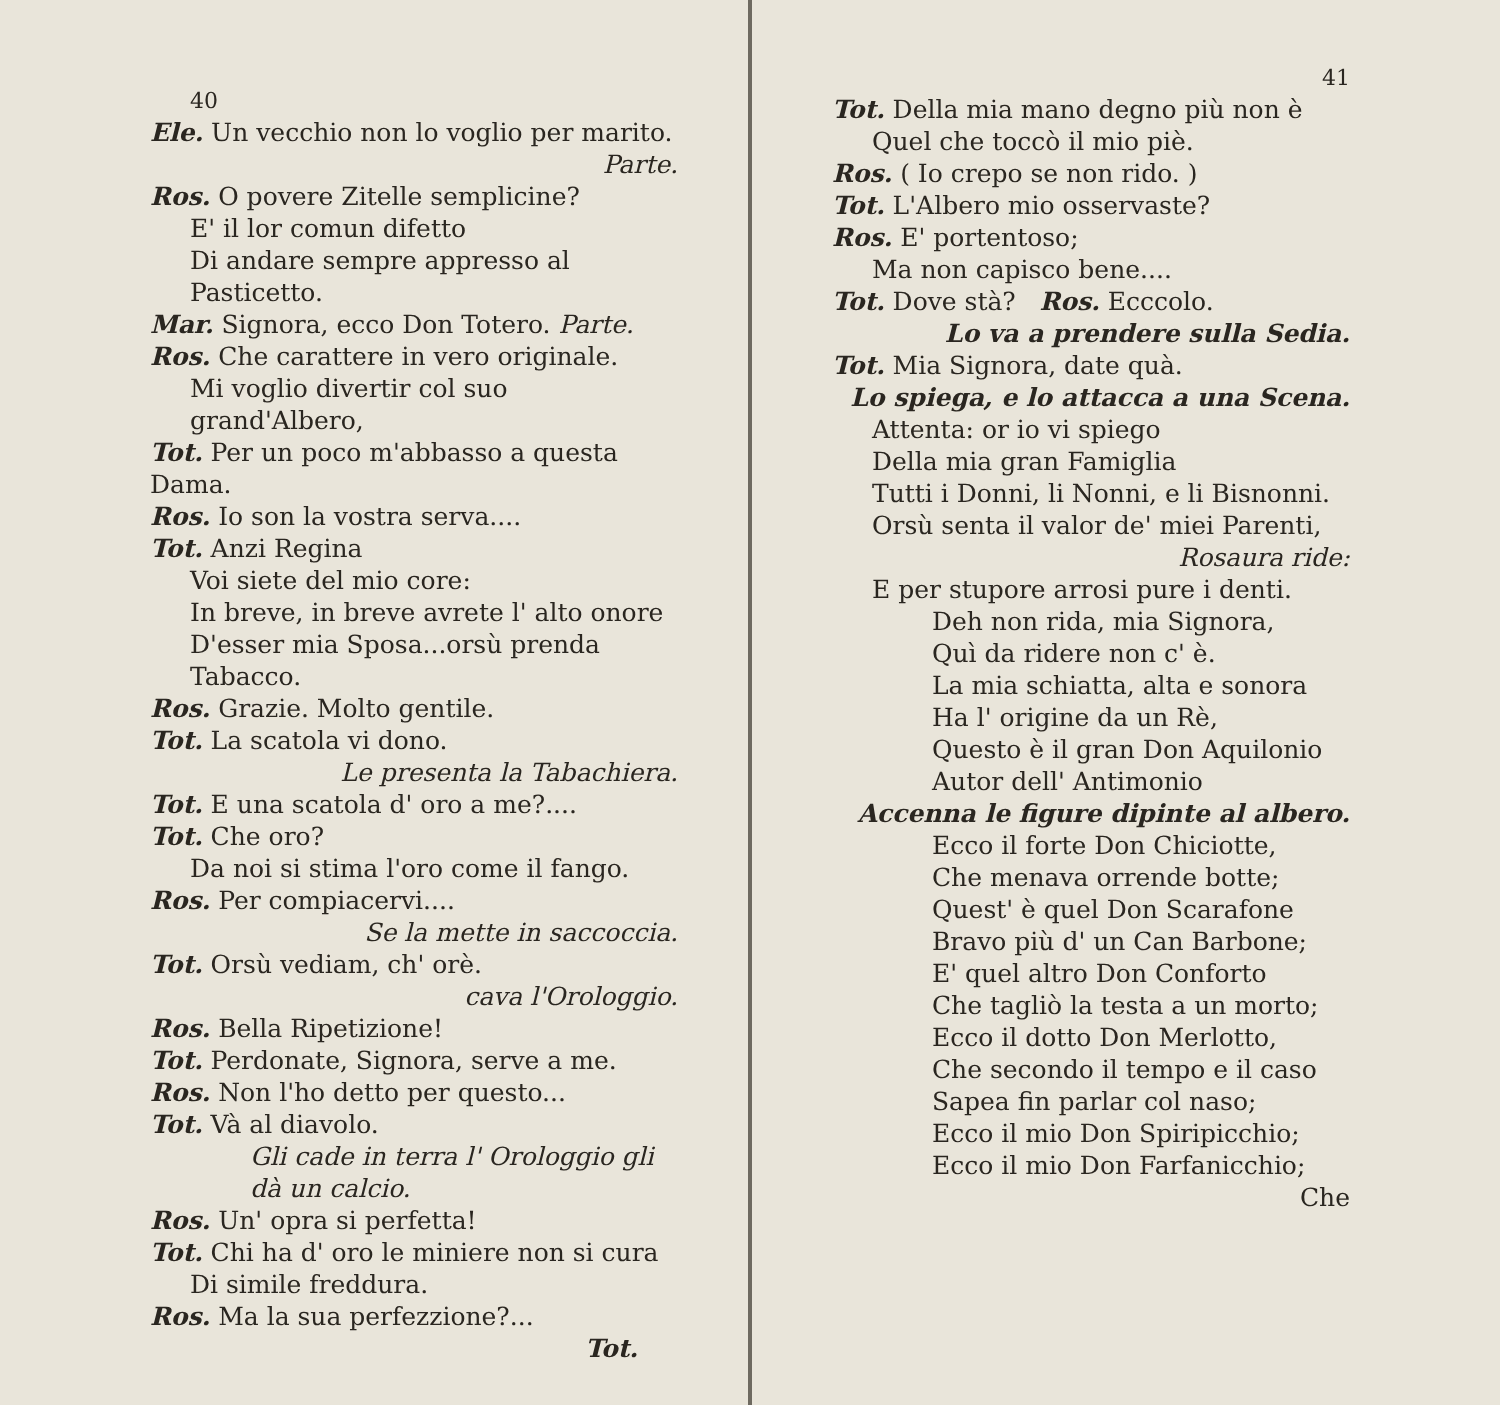40
Ele. Un vecchio non lo voglio per marito.
Parte.
Ros. O povere Zitelle semplicine?
E' il lor comun difetto
Di andare sempre appresso al Pasticetto.
Mar. Signora, ecco Don Totero. Parte.
Ros. Che carattere in vero originale.
Mi voglio divertir col suo grand'Albero,
Tot. Per un poco m'abbasso a questa Dama.
Ros. Io son la vostra serva....
Tot. Anzi Regina
Voi siete del mio core:
In breve, in breve avrete l' alto onore
D'esser mia Sposa...orsù prenda Tabacco.
Ros. Grazie. Molto gentile.
Tot. La scatola vi dono.
Le presenta la Tabachiera.
Tot. E una scatola d' oro a me?....
Tot. Che oro?
Da noi si stima l'oro come il fango.
Ros. Per compiacervi....
Se la mette in saccoccia.
Tot. Orsù vediam, ch' orè.
cava l'Orologgio.
Ros. Bella Ripetizione!
Tot. Perdonate, Signora, serve a me.
Ros. Non l'ho detto per questo...
Tot. Và al diavolo.
Gli cade in terra l' Orologgio gli dà un calcio.
Ros. Un' opra si perfetta!
Tot. Chi ha d' oro le miniere non si cura
Di simile freddura.
Ros. Ma la sua perfezzione?...
Tot.
41
Tot. Della mia mano degno più non è
Quel che toccò il mio piè.
Ros. ( Io crepo se non rido. )
Tot. L'Albero mio osservaste?
Ros. E' portentoso;
Ma non capisco bene....
Tot. Dove stà? Ros. Ecccolo.
Lo va a prendere sulla Sedia.
Tot. Mia Signora, date quà.
Lo spiega, e lo attacca a una Scena.
Attenta: or io vi spiego
Della mia gran Famiglia
Tutti i Donni, li Nonni, e li Bisnonni.
Orsù senta il valor de' miei Parenti,
Rosaura ride:
E per stupore arrosi pure i denti.
Deh non rida, mia Signora,
Quì da ridere non c' è.
La mia schiatta, alta e sonora
Ha l' origine da un Rè,
Questo è il gran Don Aquilonio
Autor dell' Antimonio
Accenna le figure dipinte al albero.
Ecco il forte Don Chiciotte,
Che menava orrende botte;
Quest' è quel Don Scarafone
Bravo più d' un Can Barbone;
E' quel altro Don Conforto
Che tagliò la testa a un morto;
Ecco il dotto Don Merlotto,
Che secondo il tempo e il caso
Sapea fin parlar col naso;
Ecco il mio Don Spiripicchio;
Ecco il mio Don Farfanicchio;
Che